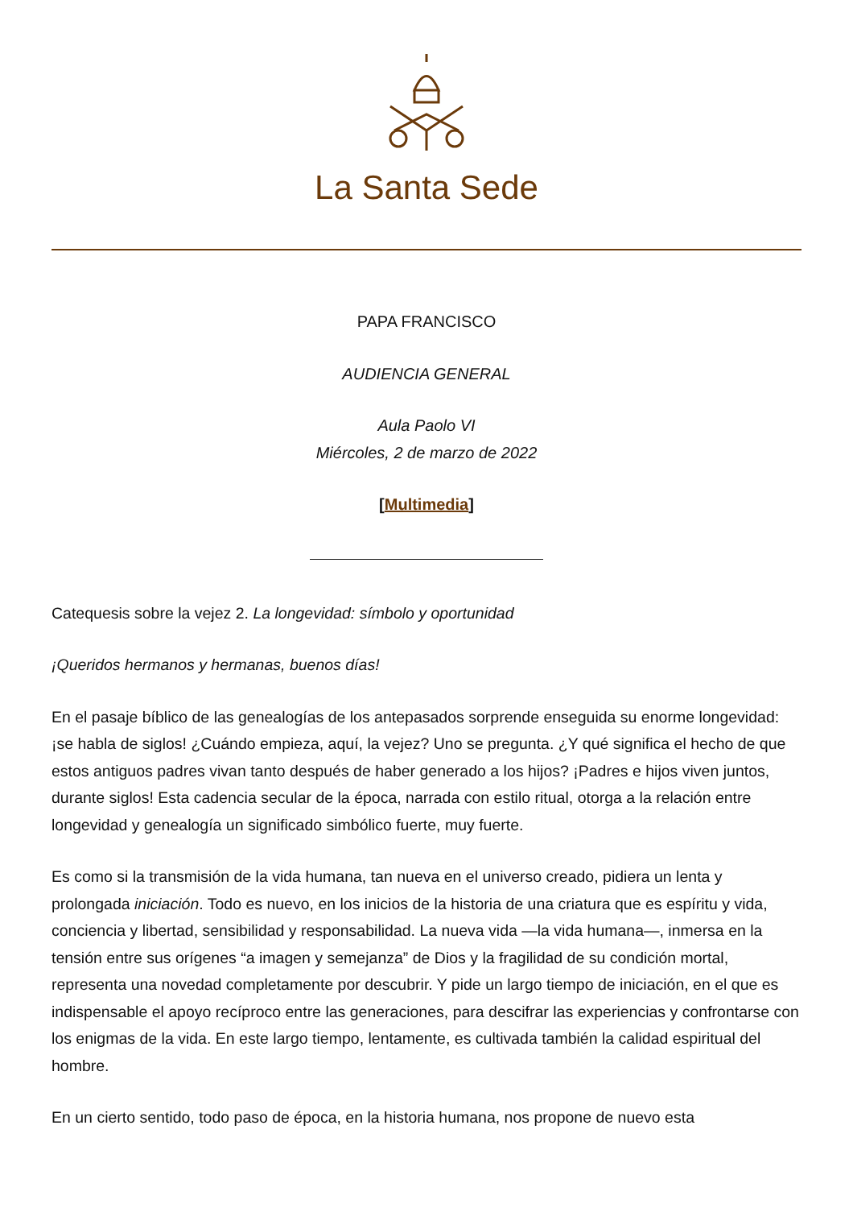La Santa Sede
PAPA FRANCISCO
AUDIENCIA GENERAL
Aula Paolo VI
Miércoles, 2 de marzo de 2022
[Multimedia]
Catequesis sobre la vejez 2. La longevidad: símbolo y oportunidad
¡Queridos hermanos y hermanas, buenos días!
En el pasaje bíblico de las genealogías de los antepasados sorprende enseguida su enorme longevidad: ¡se habla de siglos! ¿Cuándo empieza, aquí, la vejez? Uno se pregunta. ¿Y qué significa el hecho de que estos antiguos padres vivan tanto después de haber generado a los hijos? ¡Padres e hijos viven juntos, durante siglos! Esta cadencia secular de la época, narrada con estilo ritual, otorga a la relación entre longevidad y genealogía un significado simbólico fuerte, muy fuerte.
Es como si la transmisión de la vida humana, tan nueva en el universo creado, pidiera un lenta y prolongada iniciación. Todo es nuevo, en los inicios de la historia de una criatura que es espíritu y vida, conciencia y libertad, sensibilidad y responsabilidad. La nueva vida —la vida humana—, inmersa en la tensión entre sus orígenes “a imagen y semejanza” de Dios y la fragilidad de su condición mortal, representa una novedad completamente por descubrir. Y pide un largo tiempo de iniciación, en el que es indispensable el apoyo recíproco entre las generaciones, para descifrar las experiencias y confrontarse con los enigmas de la vida. En este largo tiempo, lentamente, es cultivada también la calidad espiritual del hombre.
En un cierto sentido, todo paso de época, en la historia humana, nos propone de nuevo esta